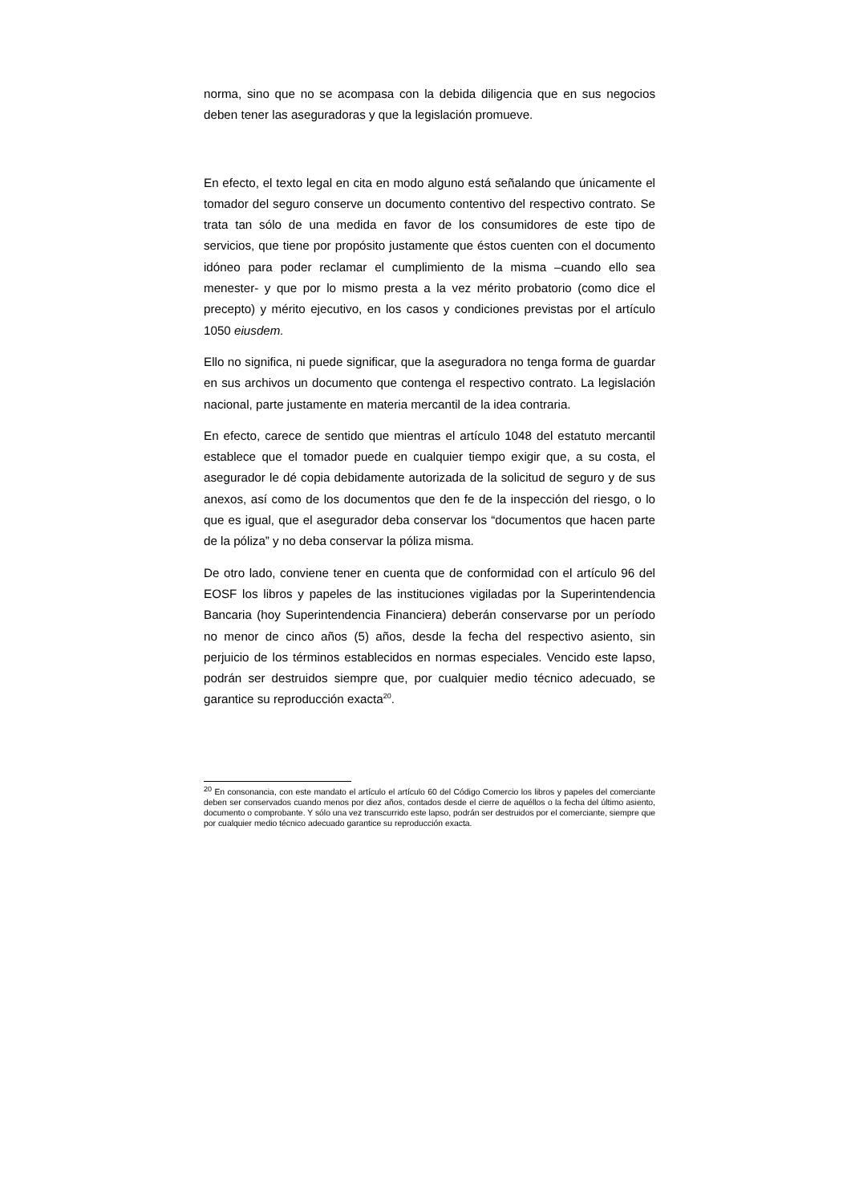norma, sino que no se acompasa con la debida diligencia que en sus negocios deben tener las aseguradoras y que la legislación promueve.
En efecto, el texto legal en cita en modo alguno está señalando que únicamente el tomador del seguro conserve un documento contentivo del respectivo contrato. Se trata tan sólo de una medida en favor de los consumidores de este tipo de servicios, que tiene por propósito justamente que éstos cuenten con el documento idóneo para poder reclamar el cumplimiento de la misma –cuando ello sea menester- y que por lo mismo presta a la vez mérito probatorio (como dice el precepto) y mérito ejecutivo, en los casos y condiciones previstas por el artículo 1050 eiusdem.
Ello no significa, ni puede significar, que la aseguradora no tenga forma de guardar en sus archivos un documento que contenga el respectivo contrato. La legislación nacional, parte justamente en materia mercantil de la idea contraria.
En efecto, carece de sentido que mientras el artículo 1048 del estatuto mercantil establece que el tomador puede en cualquier tiempo exigir que, a su costa, el asegurador le dé copia debidamente autorizada de la solicitud de seguro y de sus anexos, así como de los documentos que den fe de la inspección del riesgo, o lo que es igual, que el asegurador deba conservar los “documentos que hacen parte de la póliza” y no deba conservar la póliza misma.
De otro lado, conviene tener en cuenta que de conformidad con el artículo 96 del EOSF los libros y papeles de las instituciones vigiladas por la Superintendencia Bancaria (hoy Superintendencia Financiera) deberán conservarse por un período no menor de cinco años (5) años, desde la fecha del respectivo asiento, sin perjuicio de los términos establecidos en normas especiales. Vencido este lapso, podrán ser destruidos siempre que, por cualquier medio técnico adecuado, se garantice su reproducción exacta<sup>20</sup>.
<sup>20</sup> En consonancia, con este mandato el artículo el artículo 60 del Código Comercio los libros y papeles del comerciante deben ser conservados cuando menos por diez años, contados desde el cierre de aquéllos o la fecha del último asiento, documento o comprobante. Y sólo una vez transcurrido este lapso, podrán ser destruidos por el comerciante, siempre que por cualquier medio técnico adecuado garantice su reproducción exacta.